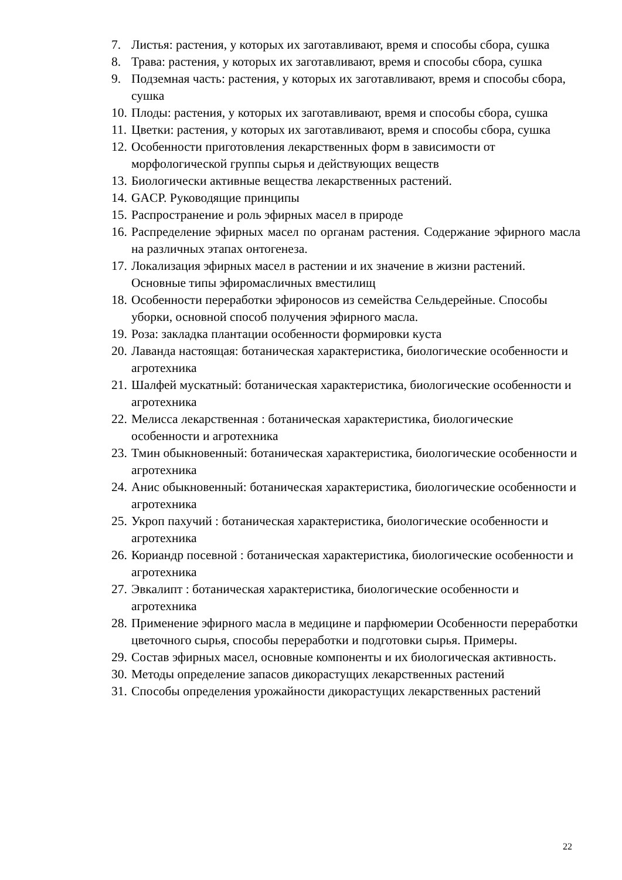7. Листья: растения, у которых их заготавливают, время и способы сбора, сушка
8. Трава: растения, у которых их заготавливают, время и способы сбора, сушка
9. Подземная часть: растения, у которых их заготавливают, время и способы сбора, сушка
10. Плоды: растения, у которых их заготавливают, время и способы сбора, сушка
11. Цветки: растения, у которых их заготавливают, время и способы сбора, сушка
12. Особенности приготовления лекарственных форм в зависимости от морфологической группы сырья и действующих веществ
13. Биологически активные вещества лекарственных растений.
14. GACP. Руководящие принципы
15. Распространение и роль эфирных масел в природе
16. Распределение эфирных масел по органам растения. Содержание эфирного масла на различных этапах онтогенеза.
17. Локализация эфирных масел в растении и их значение в жизни растений. Основные типы эфиромасличных вместилищ
18. Особенности переработки эфироносов из семейства Сельдерейные. Способы уборки, основной способ получения эфирного масла.
19. Роза: закладка плантации особенности формировки куста
20. Лаванда настоящая: ботаническая характеристика, биологические особенности и агротехника
21. Шалфей мускатный: ботаническая характеристика, биологические особенности и агротехника
22. Мелисса лекарственная : ботаническая характеристика, биологические особенности и агротехника
23. Тмин обыкновенный: ботаническая характеристика, биологические особенности и агротехника
24. Анис обыкновенный: ботаническая характеристика, биологические особенности и агротехника
25. Укроп пахучий : ботаническая характеристика, биологические особенности и агротехника
26. Кориандр посевной : ботаническая характеристика, биологические особенности и агротехника
27. Эвкалипт : ботаническая характеристика, биологические особенности и агротехника
28. Применение эфирного масла в медицине и парфюмерии Особенности переработки цветочного сырья, способы переработки и подготовки сырья. Примеры.
29. Состав эфирных масел, основные компоненты и их биологическая активность.
30. Методы определение запасов дикорастущих лекарственных растений
31. Способы определения урожайности дикорастущих лекарственных растений
22